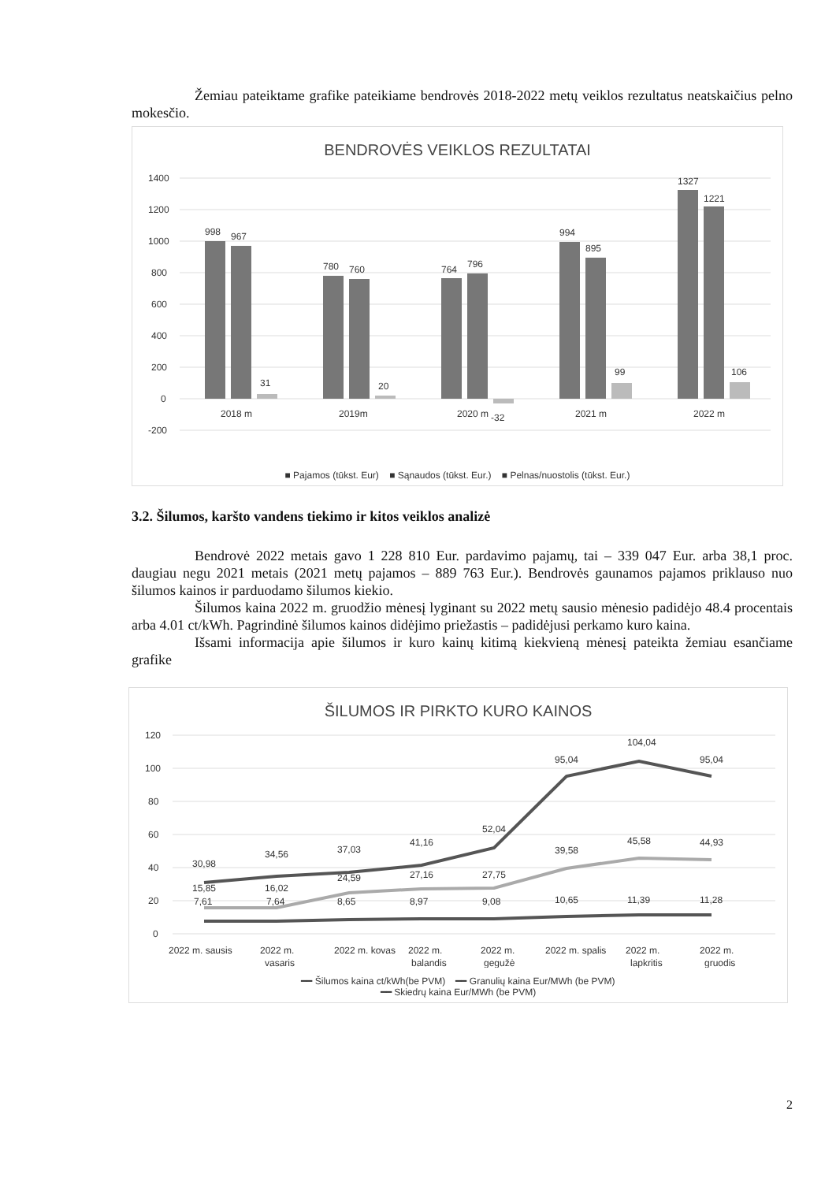Žemiau pateiktame grafike pateikiame bendrovės 2018-2022 metų veiklos rezultatus neatskaičius pelno mokesčio.
BENDROVĖS VEIKLOS REZULTATAI
1400
1200
1000
800
600
400
200
0
-200
998
967
31
780
760
20
764
796
994
895
99
1327
1221
106
2018 m
2019m
2020 m
-32
2021 m
2022 m
■ Pajamos (tūkst. Eur) ■ Sąnaudos (tūkst. Eur.) ■ Pelnas/nuostolis (tūkst. Eur.)
3.2. Šilumos, karšto vandens tiekimo ir kitos veiklos analizė
Bendrovė 2022 metais gavo 1 228 810 Eur. pardavimo pajamų, tai – 339 047 Eur. arba 38,1 proc. daugiau negu 2021 metais (2021 metų pajamos – 889 763 Eur.). Bendrovės gaunamos pajamos priklauso nuo šilumos kainos ir parduodamo šilumos kiekio.
Šilumos kaina 2022 m. gruodžio mėnesį lyginant su 2022 metų sausio mėnesio padidėjo 48.4 procentais arba 4.01 ct/kWh. Pagrindinė šilumos kainos didėjimo priežastis – padidėjusi perkamo kuro kaina.
Išsami informacija apie šilumos ir kuro kainų kitimą kiekvieną mėnesį pateikta žemiau esančiame grafike
ŠILUMOS IR PIRKTO KURO KAINOS
120
100
80
60
40
20
0
30,98
34,56
37,03
41,16
52,04
95,04
104,04
95,04
15,85
16,02
24,59
27,16
27,75
39,58
45,58
44,93
7,61
7,64
8,65
8,97
9,08
10,65
11,39
11,28
2022 m. sausis
2022 m.
2022 m. kovas
2022 m.
2022 m.
2022 m. spalis
2022 m.
2022 m.
vasaris
balandis
gegužė
lapkritis
gruodis
━━ Šilumos kaina ct/kWh(be PVM) ━━ Granulių kaina Eur/MWh (be PVM)
━━ Skiedrų kaina Eur/MWh (be PVM)
2